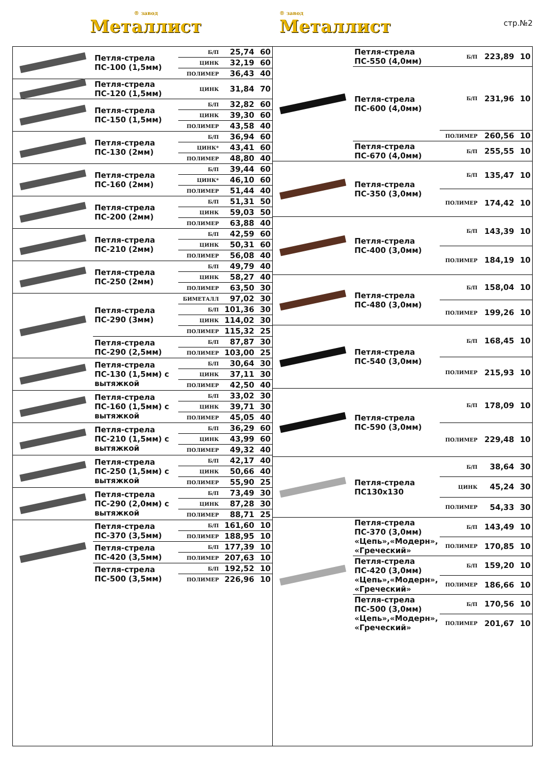® завод
Металлист
® завод
Металлист
стр.№2
| | Петля-стрела ПС-100 (1,5мм) | Б/П | 25,74 | 60 |
| | | ЦИНК | 32,19 | 60 |
| | | ПОЛИМЕР | 36,43 | 40 |
| | Петля-стрела ПС-120 (1,5мм) | ЦИНК | 31,84 | 70 |
| | Петля-стрела ПС-150 (1,5мм) | Б/П | 32,82 | 60 |
| | | ЦИНК | 39,30 | 60 |
| | | ПОЛИМЕР | 43,58 | 40 |
| | Петля-стрела ПС-130 (2мм) | Б/П | 36,94 | 60 |
| | | ЦИНК* | 43,41 | 60 |
| | | ПОЛИМЕР | 48,80 | 40 |
| | Петля-стрела ПС-160 (2мм) | Б/П | 39,44 | 60 |
| | | ЦИНК* | 46,10 | 60 |
| | | ПОЛИМЕР | 51,44 | 40 |
| | Петля-стрела ПС-200 (2мм) | Б/П | 51,31 | 50 |
| | | ЦИНК | 59,03 | 50 |
| | | ПОЛИМЕР | 63,88 | 40 |
| | Петля-стрела ПС-210 (2мм) | Б/П | 42,59 | 60 |
| | | ЦИНК | 50,31 | 60 |
| | | ПОЛИМЕР | 56,08 | 40 |
| | Петля-стрела ПС-250 (2мм) | Б/П | 49,79 | 40 |
| | | ЦИНК | 58,27 | 40 |
| | | ПОЛИМЕР | 63,50 | 30 |
| | Петля-стрела ПС-290 (3мм) | БИМЕТАЛЛ | 97,02 | 30 |
| | | Б/П | 101,36 | 30 |
| | | ЦИНК | 114,02 | 30 |
| | | ПОЛИМЕР | 115,32 | 25 |
| | Петля-стрела ПС-290 (2,5мм) | Б/П | 87,87 | 30 |
| | | ПОЛИМЕР | 103,00 | 25 |
| | Петля-стрела ПС-130 (1,5мм) с вытяжкой | Б/П | 30,64 | 30 |
| | | ЦИНК | 37,11 | 30 |
| | | ПОЛИМЕР | 42,50 | 40 |
| | Петля-стрела ПС-160 (1,5мм) с вытяжкой | Б/П | 33,02 | 30 |
| | | ЦИНК | 39,71 | 30 |
| | | ПОЛИМЕР | 45,05 | 40 |
| | Петля-стрела ПС-210 (1,5мм) с вытяжкой | Б/П | 36,29 | 60 |
| | | ЦИНК | 43,99 | 60 |
| | | ПОЛИМЕР | 49,32 | 40 |
| | Петля-стрела ПС-250 (1,5мм) с вытяжкой | Б/П | 42,17 | 40 |
| | | ЦИНК | 50,66 | 40 |
| | | ПОЛИМЕР | 55,90 | 25 |
| | Петля-стрела ПС-290 (2,0мм) с вытяжкой | Б/П | 73,49 | 30 |
| | | ЦИНК | 87,28 | 30 |
| | | ПОЛИМЕР | 88,71 | 25 |
| | Петля-стрела ПС-370 (3,5мм) | Б/П | 161,60 | 10 |
| | | ПОЛИМЕР | 188,95 | 10 |
| | Петля-стрела ПС-420 (3,5мм) | Б/П | 177,39 | 10 |
| | | ПОЛИМЕР | 207,63 | 10 |
| | Петля-стрела ПС-500 (3,5мм) | Б/П | 192,52 | 10 |
| | | ПОЛИМЕР | 226,96 | 10 |
| | Петля-стрела ПС-550 (4,0мм) | Б/П | 223,89 | 10 |
| | Петля-стрела ПС-600 (4,0мм) | Б/П | 231,96 | 10 |
| | | ПОЛИМЕР | 260,56 | 10 |
| | Петля-стрела ПС-670 (4,0мм) | Б/П | 255,55 | 10 |
| | Петля-стрела ПС-350 (3,0мм) | Б/П | 135,47 | 10 |
| | | ПОЛИМЕР | 174,42 | 10 |
| | Петля-стрела ПС-400 (3,0мм) | Б/П | 143,39 | 10 |
| | | ПОЛИМЕР | 184,19 | 10 |
| | Петля-стрела ПС-480 (3,0мм) | Б/П | 158,04 | 10 |
| | | ПОЛИМЕР | 199,26 | 10 |
| | Петля-стрела ПС-540 (3,0мм) | Б/П | 168,45 | 10 |
| | | ПОЛИМЕР | 215,93 | 10 |
| | Петля-стрела ПС-590 (3,0мм) | Б/П | 178,09 | 10 |
| | | ПОЛИМЕР | 229,48 | 10 |
| | Петля-стрела ПС130х130 | Б/П | 38,64 | 30 |
| | | ЦИНК | 45,24 | 30 |
| | | ПОЛИМЕР | 54,33 | 30 |
| | Петля-стрела ПС-370 (3,0мм) «Цепь»,«Модерн», «Греческий» | Б/П | 143,49 | 10 |
| | | ПОЛИМЕР | 170,85 | 10 |
| | Петля-стрела ПС-420 (3,0мм) «Цепь»,«Модерн», «Греческий» | Б/П | 159,20 | 10 |
| | | ПОЛИМЕР | 186,66 | 10 |
| | Петля-стрела ПС-500 (3,0мм) «Цепь»,«Модерн», «Греческий» | Б/П | 170,56 | 10 |
| | | ПОЛИМЕР | 201,67 | 10 |